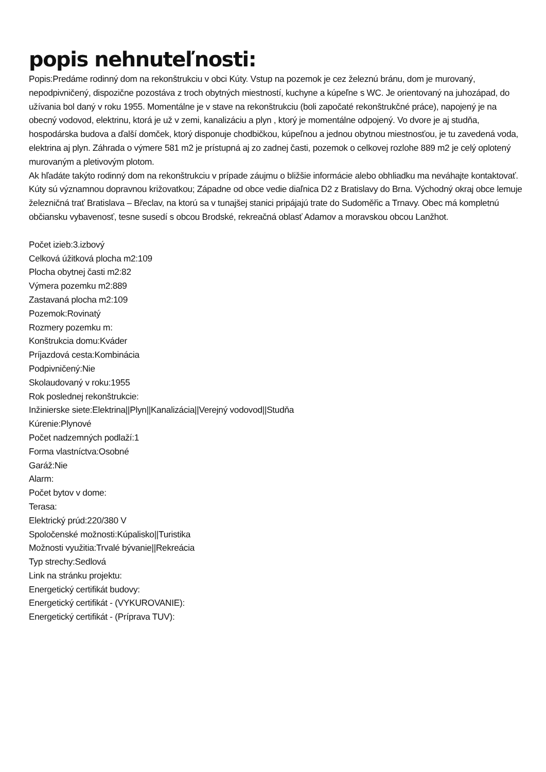popis nehnuteľnosti:
Popis:Predáme rodinný dom na rekonštrukciu v obci Kúty. Vstup na pozemok je cez železnú bránu, dom je murovaný, nepodpivničený, dispozične pozostáva z troch obytných miestností, kuchyne a kúpeľne s WC. Je orientovaný na juhozápad, do užívania bol daný v roku 1955. Momentálne je v stave na rekonštrukciu (boli započaté rekonštrukčné práce), napojený je na obecný vodovod, elektrinu, ktorá je už v zemi, kanalizáciu a plyn , ktorý je momentálne odpojený. Vo dvore je aj studňa, hospodárska budova a ďalší domček, ktorý disponuje chodbičkou, kúpeľnou a jednou obytnou miestnosťou, je tu zavedená voda, elektrina aj plyn. Záhrada o výmere 581 m2 je prístupná aj zo zadnej časti, pozemok o celkovej rozlohe 889 m2 je celý oplotený murovaným a pletivovým plotom.
Ak hľadáte takýto rodinný dom na rekonštrukciu v prípade záujmu o bližšie informácie alebo obhliadku ma neváhajte kontaktovať.
Kúty sú významnou dopravnou križovatkou; Západne od obce vedie diaľnica D2 z Bratislavy do Brna. Východný okraj obce lemuje železničná trať Bratislava – Břeclav, na ktorú sa v tunajšej stanici pripájajú trate do Sudoměřic a Trnavy. Obec má kompletnú občiansku vybavenosť, tesne susedí s obcou Brodské, rekreačná oblasť Adamov a moravskou obcou Lanžhot.
Počet izieb:3.izbový
Celková úžitková plocha m2:109
Plocha obytnej časti m2:82
Výmera pozemku m2:889
Zastavaná plocha m2:109
Pozemok:Rovinatý
Rozmery pozemku m:
Konštrukcia domu:Kváder
Príjazdová cesta:Kombinácia
Podpivničený:Nie
Skolaudovaný v roku:1955
Rok poslednej rekonštrukcie:
Inžinierske siete:Elektrina||Plyn||Kanalizácia||Verejný vodovod||Studňa
Kúrenie:Plynové
Počet nadzemných podlaží:1
Forma vlastníctva:Osobné
Garáž:Nie
Alarm:
Počet bytov v dome:
Terasa:
Elektrický prúd:220/380 V
Spoločenské možnosti:Kúpalisko||Turistika
Možnosti využitia:Trvalé bývanie||Rekreácia
Typ strechy:Sedlová
Link na stránku projektu:
Energetický certifikát budovy:
Energetický certifikát - (VYKUROVANIE):
Energetický certifikát - (Príprava TUV):